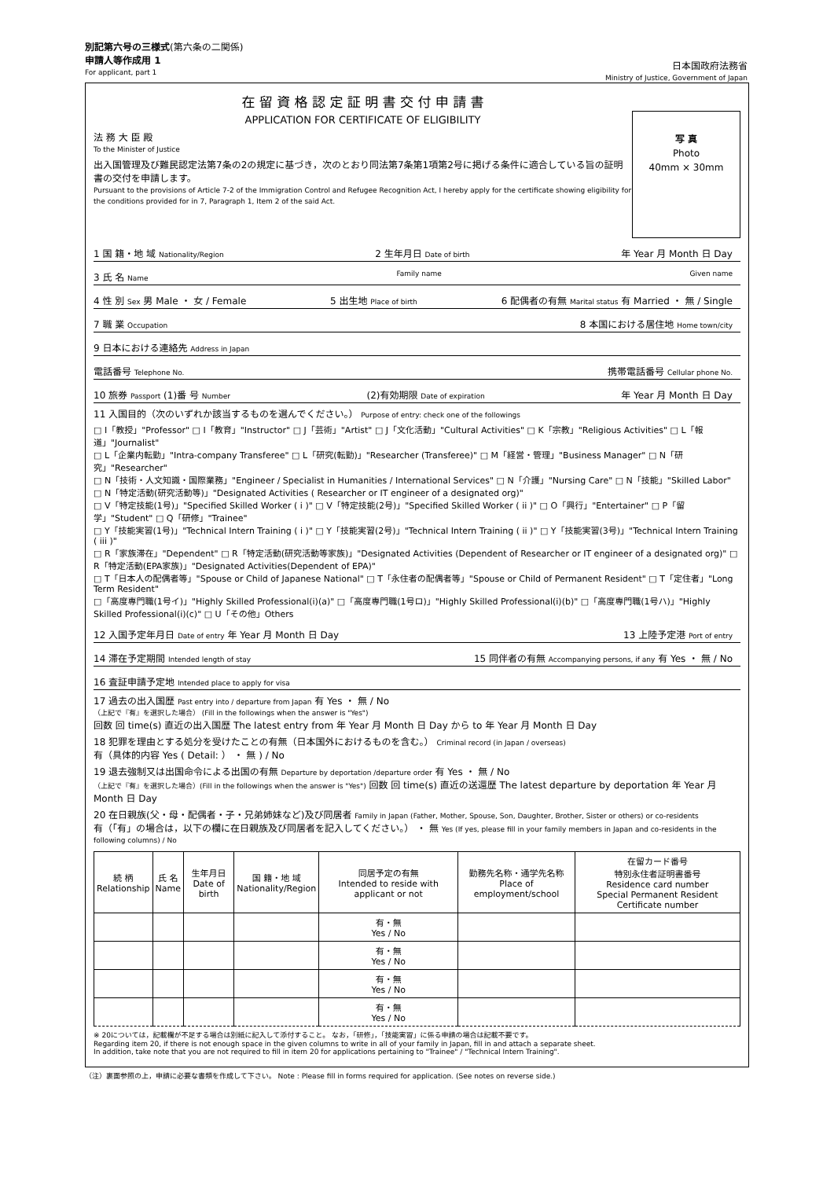別記第六号の三様式(第六条の二関係)
申請人等作成用 1
For applicant, part 1
日本国政府法務省
Ministry of Justice, Government of Japan
写 真
Photo
40mm × 30mm
在 留 資 格 認 定 証 明 書 交 付 申 請 書
APPLICATION FOR CERTIFICATE OF ELIGIBILITY
法 務 大 臣 殿
To the Minister of Justice
出入国管理及び難民認定法第7条の2の規定に基づき，次のとおり同法第7条第1項第2号に掲げる条件に適合している旨の証明書の交付を申請します。
Pursuant to the provisions of Article 7-2 of the Immigration Control and Refugee Recognition Act, I hereby apply for the certificate showing eligibility for the conditions provided for in 7, Paragraph 1, Item 2 of the said Act.
1 国 籍・地 域 Nationality/Region
2 生年月日 Date of birth
年 Year 月 Month 日 Day
3 氏 名 Name Family name Given name
4 性 別 Sex 男 Male ・ 女 / Female
5 出生地 Place of birth
6 配偶者の有無 Marital status 有 Married ・ 無 / Single
7 職 業 Occupation
8 本国における居住地 Home town/city
9 日本における連絡先 Address in Japan
電話番号 Telephone No.
携帯電話番号 Cellular phone No.
10 旅券 Passport (1)番 号 Number
(2)有効期限 Date of expiration
年 Year 月 Month 日 Day
11 入国目的（次のいずれか該当するものを選んでください。） Purpose of entry: check one of the followings
□ I「教授」"Professor" □ I「教育」"Instructor" □ J「芸術」"Artist" □ J「文化活動」"Cultural Activities" □ K「宗教」"Religious Activities" □ L「報道」"Journalist"
□ L「企業内転勤」"Intra-company Transferee" □ L「研究(転勤)」"Researcher (Transferee)" □ M「経営・管理」"Business Manager" □ N「研究」"Researcher"
□ N「技術・人文知識・国際業務」"Engineer / Specialist in Humanities / International Services" □ N「介護」"Nursing Care" □ N「技能」"Skilled Labor" □ N「特定活動(研究活動等)」"Designated Activities ( Researcher or IT engineer of a designated org)"
□ V「特定技能(1号)」"Specified Skilled Worker ( i )" □ V「特定技能(2号)」"Specified Skilled Worker ( ii )" □ O「興行」"Entertainer" □ P「留学」"Student" □ Q「研修」"Trainee"
□ Y「技能実習(1号)」"Technical Intern Training ( i )" □ Y「技能実習(2号)」"Technical Intern Training ( ii )" □ Y「技能実習(3号)」"Technical Intern Training ( iii )"
□ R「家族滞在」"Dependent" □ R「特定活動(研究活動等家族)」"Designated Activities (Dependent of Researcher or IT engineer of a designated org)" □ R「特定活動(EPA家族)」"Designated Activities(Dependent of EPA)"
□ T「日本人の配偶者等」"Spouse or Child of Japanese National" □ T「永住者の配偶者等」"Spouse or Child of Permanent Resident" □ T「定住者」"Long Term Resident"
□「高度専門職(1号イ)」"Highly Skilled Professional(i)(a)" □「高度専門職(1号ロ)」"Highly Skilled Professional(i)(b)" □「高度専門職(1号ハ)」"Highly Skilled Professional(i)(c)" □ U「その他」Others
12 入国予定年月日 Date of entry 年 Year 月 Month 日 Day
13 上陸予定港 Port of entry
14 滞在予定期間 Intended length of stay
15 同伴者の有無 Accompanying persons, if any 有 Yes ・ 無 / No
16 査証申請予定地 Intended place to apply for visa
17 過去の出入国歴 Past entry into / departure from Japan 有 Yes ・ 無 / No
（上記で『有』を選択した場合） (Fill in the followings when the answer is "Yes")
回数 回 time(s) 直近の出入国歴 The latest entry from 年 Year 月 Month 日 Day から to 年 Year 月 Month 日 Day
18 犯罪を理由とする処分を受けたことの有無（日本国外におけるものを含む。） Criminal record (in Japan / overseas)
有（具体的内容 Yes ( Detail: ） ・ 無 ) / No
19 退去強制又は出国命令による出国の有無 Departure by deportation /departure order 有 Yes ・ 無 / No
（上記で『有』を選択した場合）(Fill in the followings when the answer is "Yes") 回数 回 time(s) 直近の送還歴 The latest departure by deportation 年 Year 月 Month 日 Day
20 在日親族(父・母・配偶者・子・兄弟姉妹など)及び同居者 Family in Japan (Father, Mother, Spouse, Son, Daughter, Brother, Sister or others) or co-residents
有（「有」の場合は，以下の欄に在日親族及び同居者を記入してください。） ・ 無 Yes (If yes, please fill in your family members in Japan and co-residents in the following columns) / No
| 続 柄 Relationship | 氏 名 Name | 生年月日 Date of birth | 国 籍・地 域 Nationality/Region | 同居予定の有無 Intended to reside with applicant or not | 勤務先名称・通学先名称 Place of employment/school | 在留カード番号 特別永住者証明書番号 Residence card number Special Permanent Resident Certificate number |
| --- | --- | --- | --- | --- | --- | --- |
| | | | | 有・無 Yes / No | | |
| | | | | 有・無 Yes / No | | |
| | | | | 有・無 Yes / No | | |
| | | | | 有・無 Yes / No | | |
※ 20については，記載欄が不足する場合は別紙に記入して添付すること。 なお，「研修」，「技能実習」に係る申請の場合は記載不要です。
Regarding item 20, if there is not enough space in the given columns to write in all of your family in Japan, fill in and attach a separate sheet.
In addition, take note that you are not required to fill in item 20 for applications pertaining to "Trainee" / "Technical Intern Training".
（注）裏面参照の上，申請に必要な書類を作成して下さい。 Note : Please fill in forms required for application. (See notes on reverse side.)